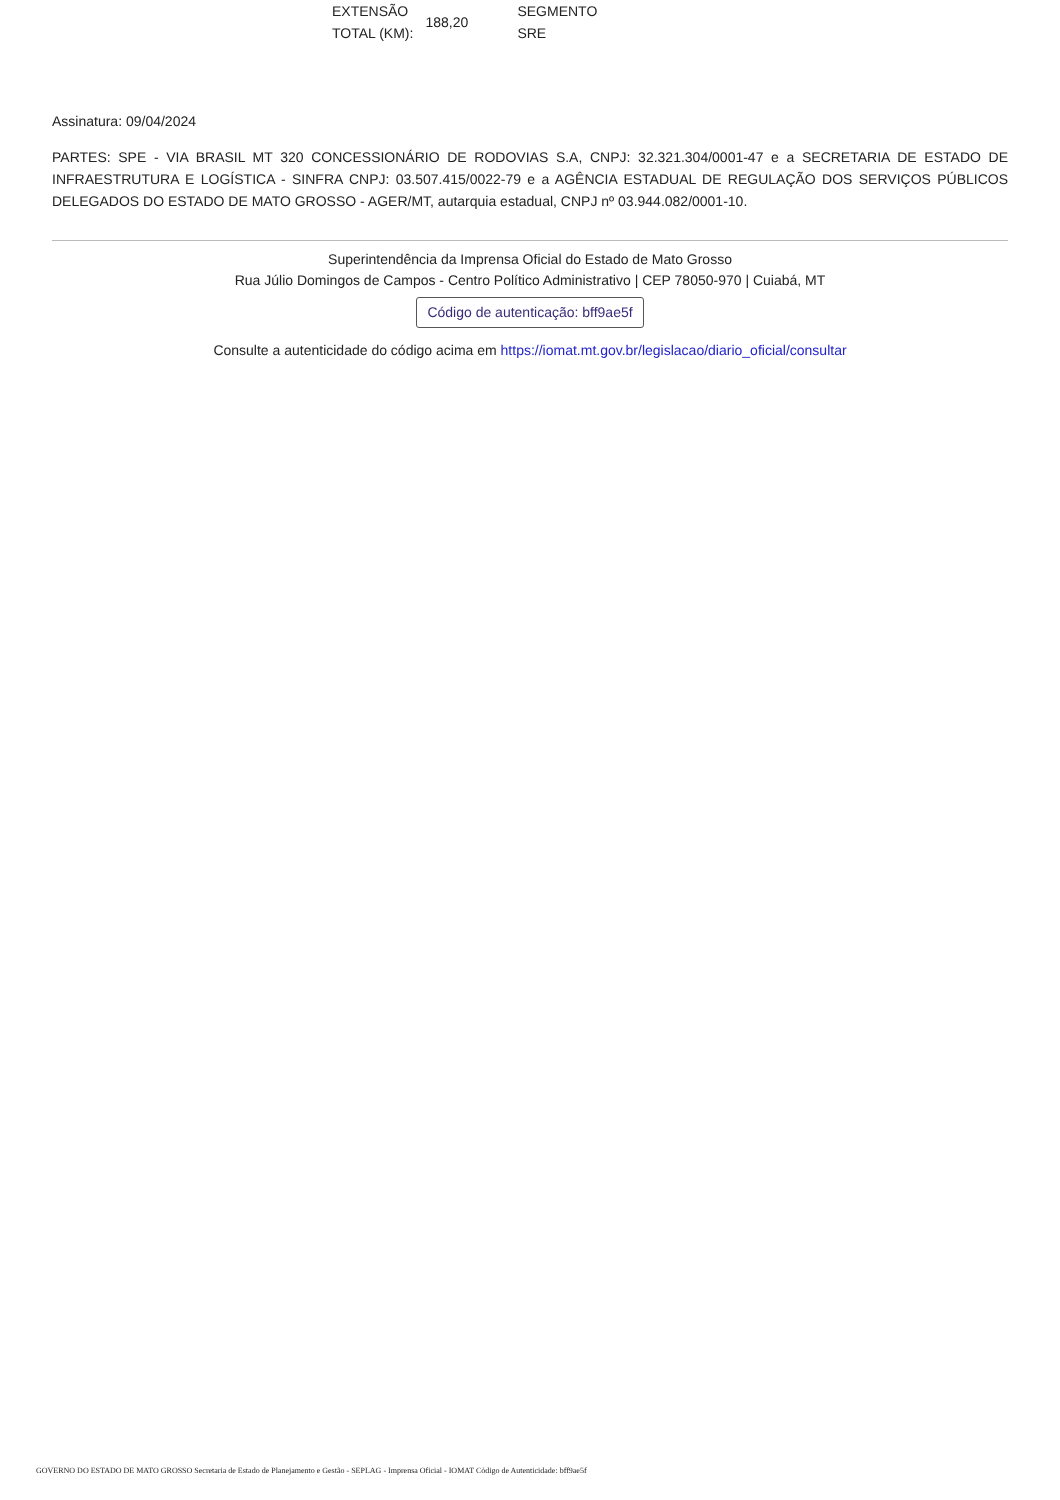| EXTENSÃO TOTAL (KM): | 188,20 | SEGMENTO SRE |
Assinatura: 09/04/2024
PARTES: SPE - VIA BRASIL MT 320 CONCESSIONÁRIO DE RODOVIAS S.A, CNPJ: 32.321.304/0001-47 e a SECRETARIA DE ESTADO DE INFRAESTRUTURA E LOGÍSTICA - SINFRA CNPJ: 03.507.415/0022-79 e a AGÊNCIA ESTADUAL DE REGULAÇÃO DOS SERVIÇOS PÚBLICOS DELEGADOS DO ESTADO DE MATO GROSSO - AGER/MT, autarquia estadual, CNPJ nº 03.944.082/0001-10.
Superintendência da Imprensa Oficial do Estado de Mato Grosso
Rua Júlio Domingos de Campos - Centro Político Administrativo | CEP 78050-970 | Cuiabá, MT
Código de autenticação: bff9ae5f
Consulte a autenticidade do código acima em https://iomat.mt.gov.br/legislacao/diario_oficial/consultar
GOVERNO DO ESTADO DE MATO GROSSO Secretaria de Estado de Planejamento e Gestão - SEPLAG - Imprensa Oficial - IOMAT Código de Autenticidade: bff9ae5f